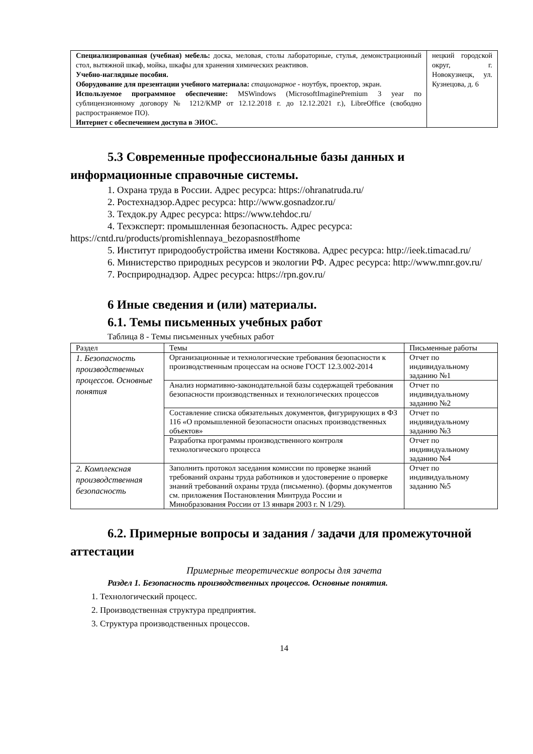| Специализированная (учебная) мебель: доска, меловая, столы лабораторные, стулья, демонстрационный стол, вытяжной шкаф, мойка, шкафы для хранения химических реактивов. Учебно-наглядные пособия. Оборудование для презентации учебного материала: стационарное - ноутбук, проектор, экран. Используемое программное обеспечение: MSWindows (MicrosoftImaginePremium 3 year по сублицензионному договору № 1212/КМР от 12.12.2018 г. до 12.12.2021 г.), LibreOffice (свободно распространяемое ПО). Интернет с обеспечением доступа в ЭИОС. | нецкий городской округ, г. Новокузнецк, ул. Кузнецова, д. 6 |
5.3 Современные профессиональные базы данных и информационные справочные системы.
1. Охрана труда в России. Адрес ресурса: https://ohranatruda.ru/
2. Ростехнадзор.Адрес ресурса: http://www.gosnadzor.ru/
3. Техдок.ру Адрес ресурса: https://www.tehdoc.ru/
4. Техэксперт: промышленная безопасность. Адрес ресурса: https://cntd.ru/products/promishlennaya_bezopasnost#home
5. Институт природообустройства имени Костякова. Адрес ресурса: http://ieek.timacad.ru/
6. Министерство природных ресурсов и экологии РФ. Адрес ресурса: http://www.mnr.gov.ru/
7. Росприроднадзор. Адрес ресурса: https://rpn.gov.ru/
6 Иные сведения и (или) материалы.
6.1. Темы письменных учебных работ
Таблица 8 - Темы письменных учебных работ
| Раздел | Темы | Письменные работы |
| --- | --- | --- |
| 1. Безопасность производственных процессов. Основные понятия | Организационные и технологические требования безопасности к производственным процессам на основе ГОСТ 12.3.002-2014 | Отчет по индивидуальному заданию №1 |
| | Анализ нормативно-законодательной базы содержащей требования безопасности производственных и технологических процессов | Отчет по индивидуальному заданию №2 |
| | Составление списка обязательных документов, фигурирующих в ФЗ 116 «О промышленной безопасности опасных производственных объектов» | Отчет по индивидуальному заданию №3 |
| | Разработка программы производственного контроля технологического процесса | Отчет по индивидуальному заданию №4 |
| 2. Комплексная производственная безопасность | Заполнить протокол заседания комиссии по проверке знаний требований охраны труда работников и удостоверение о проверке знаний требований охраны труда (письменно). (формы документов см. приложения Постановления Минтруда России и Минобразования России от 13 января 2003 г. N 1/29). | Отчет по индивидуальному заданию №5 |
6.2. Примерные вопросы и задания / задачи для промежуточной аттестации
Примерные теоретические вопросы для зачета
Раздел 1. Безопасность производственных процессов. Основные понятия.
1. Технологический процесс.
2. Производственная структура предприятия.
3. Структура производственных процессов.
14